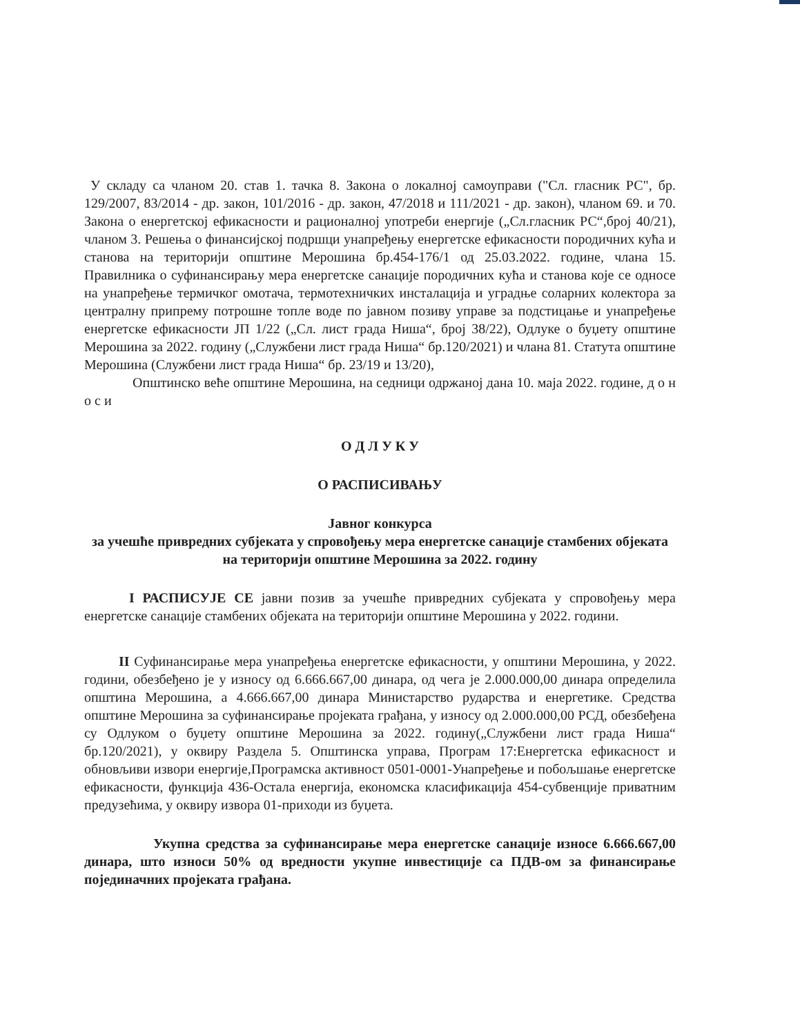У складу са чланом 20. став 1. тачка 8. Закона о локалној самоуправи ("Сл. гласник РС", бр. 129/2007, 83/2014 - др. закон, 101/2016 - др. закон, 47/2018 и 111/2021 - др. закон), чланом 69. и 70. Закона о енергетској ефикасности и рационалној употреби енергије („Сл.гласник РС“,број 40/21), чланом 3. Решења о финансијској подршци унапређењу енергетске ефикасности породичних кућа и станова на територији општине Мерошина бр.454-176/1 од 25.03.2022. године, члана 15. Правилника о суфинансирању мера енергетске санације породичних кућа и станова које се односе на унапређење термичког омотача, термотехничких инсталација и уградње соларних колектора за централну припрему потрошне топле воде по јавном позиву управе за подстицање и унапређење енергетске ефикасности ЈП 1/22 („Сл. лист града Ниша“, број 38/22), Одлуке о буџету општине Мерошина за 2022. годину („Службени лист града Ниша“ бр.120/2021) и члана 81. Статута општине Мерошина (Службени лист града Ниша“ бр. 23/19 и 13/20),
Општинско веће општине Мерошина, на седници одржаној дана 10. маја 2022. године, д о н о с и
О Д Л У К У
О РАСПИСИВАЊУ
Јавног конкурса
за учешће привредних субјеката у спровођењу мера енергетске санације стамбених објеката на територији општине Мерошина за 2022. годину
I РАСПИСУЈЕ СЕ јавни позив за учешће привредних субјеката у спровођењу мера енергетске санације стамбених објеката на територији општине Мерошина у 2022. години.
II Суфинансирање мера унапређења енергетске ефикасности, у општини Мерошина, у 2022. години, обезбеђено је у износу од 6.666.667,00 динара, од чега је 2.000.000,00 динара определила општина Мерошина, а 4.666.667,00 динара Министарство рударства и енергетике. Средства општине Мерошина за суфинансирање пројеката грађана, у износу од 2.000.000,00 РСД, обезбеђена су Одлуком о буџету општине Мерошина за 2022. годину(„Службени лист града Ниша“ бр.120/2021), у оквиру Раздела 5. Општинска управа, Програм 17:Енергетска ефикасност и обновљиви извори енергије,Програмска активност 0501-0001-Унапређење и побољшање енергетске ефикасности, функција 436-Остала енергија, економска класификација 454-субвенције приватним предузећима, у оквиру извора 01-приходи из буџета.
Укупна средства за суфинансирање мера енергетске санације износе 6.666.667,00 динара, што износи 50% од вредности укупне инвестиције са ПДВ-ом за финансирање појединачних пројеката грађана.